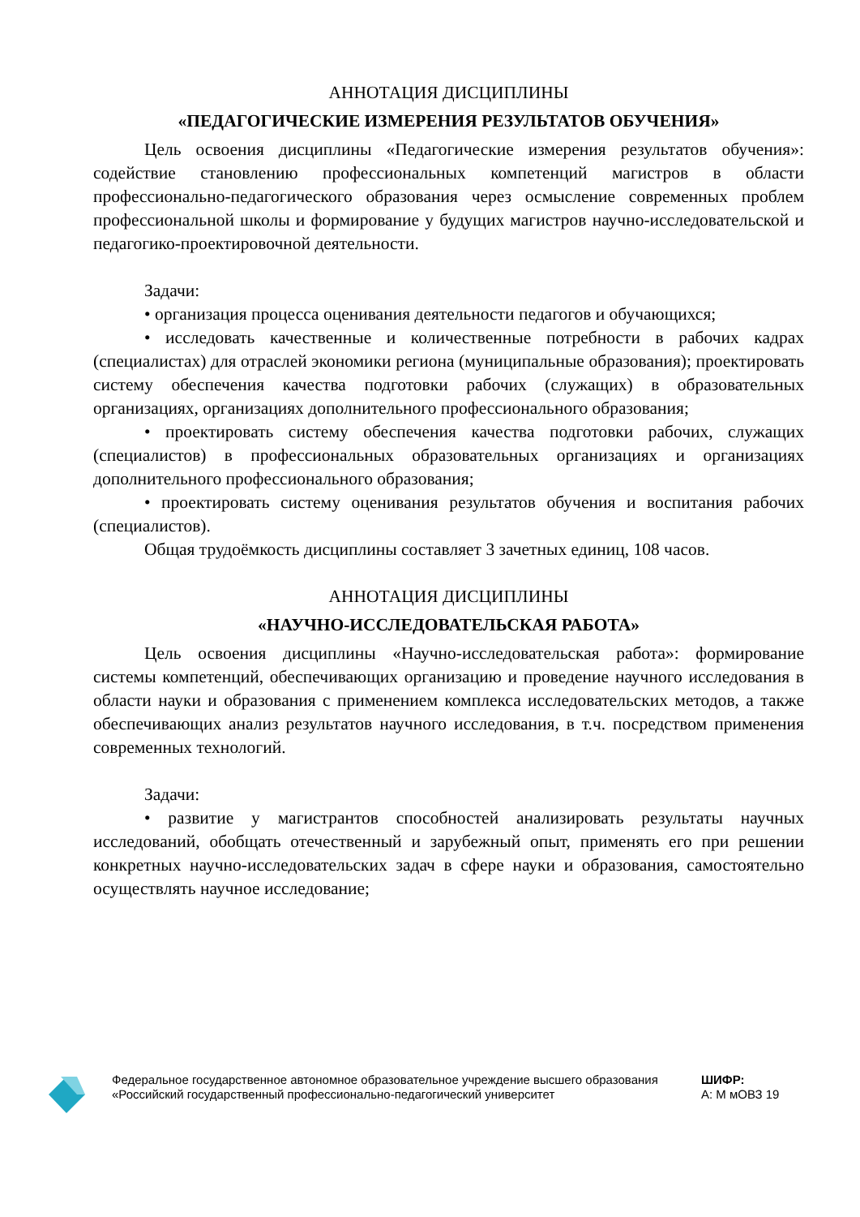АННОТАЦИЯ ДИСЦИПЛИНЫ
«ПЕДАГОГИЧЕСКИЕ ИЗМЕРЕНИЯ РЕЗУЛЬТАТОВ ОБУЧЕНИЯ»
Цель освоения дисциплины «Педагогические измерения результатов обучения»: содействие становлению профессиональных компетенций магистров в области профессионально-педагогического образования через осмысление современных проблем профессиональной школы и формирование у будущих магистров научно-исследовательской и педагогико-проектировочной деятельности.
Задачи:
• организация процесса оценивания деятельности педагогов и обучающихся;
• исследовать качественные и количественные потребности в рабочих кадрах (специалистах) для отраслей экономики региона (муниципальные образования); проектировать систему обеспечения качества подготовки рабочих (служащих) в образовательных организациях, организациях дополнительного профессионального образования;
• проектировать систему обеспечения качества подготовки рабочих, служащих (специалистов) в профессиональных образовательных организациях и организациях дополнительного профессионального образования;
• проектировать систему оценивания результатов обучения и воспитания рабочих (специалистов).
Общая трудоёмкость дисциплины составляет 3 зачетных единиц, 108 часов.
АННОТАЦИЯ ДИСЦИПЛИНЫ
«НАУЧНО-ИССЛЕДОВАТЕЛЬСКАЯ РАБОТА»
Цель освоения дисциплины «Научно-исследовательская работа»: формирование системы компетенций, обеспечивающих организацию и проведение научного исследования в области науки и образования с применением комплекса исследовательских методов, а также обеспечивающих анализ результатов научного исследования, в т.ч. посредством применения современных технологий.
Задачи:
• развитие у магистрантов способностей анализировать результаты научных исследований, обобщать отечественный и зарубежный опыт, применять его при решении конкретных научно-исследовательских задач в сфере науки и образования, самостоятельно осуществлять научное исследование;
Федеральное государственное автономное образовательное учреждение высшего образования «Российский государственный профессионально-педагогический университет
ШИФР:
А: М мОВЗ 19